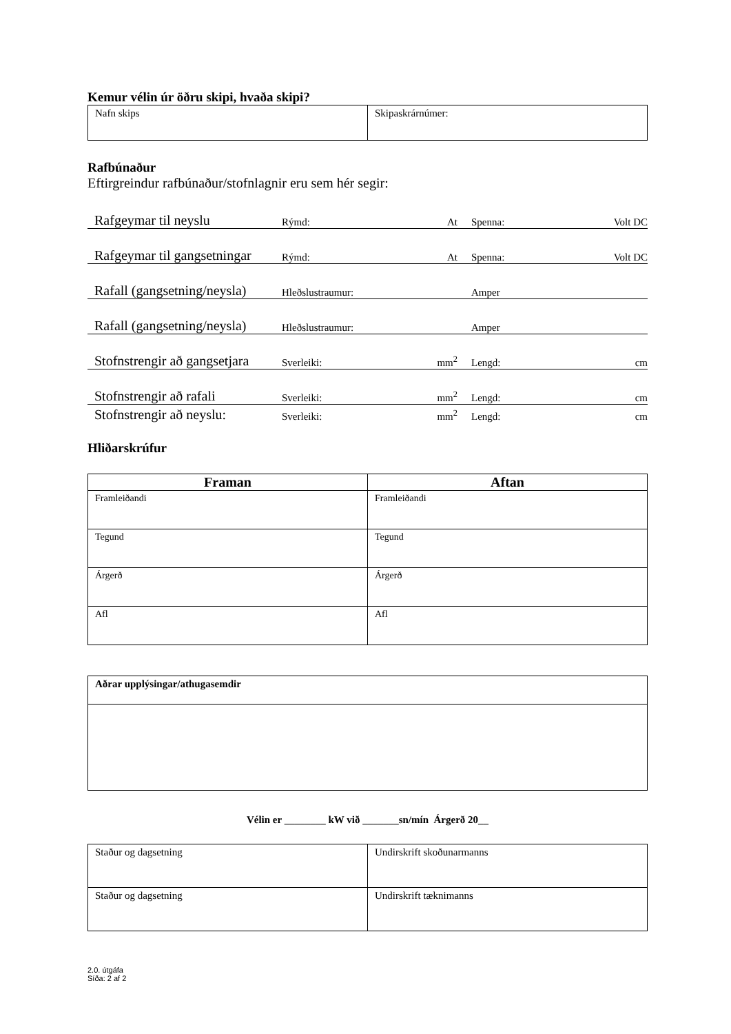Kemur vélin úr öðru skipi, hvaða skipi?
| Nafn skips | Skipaskrárnúmer: |
Rafbúnaður
Eftirgreindur rafbúnaður/stofnlagnir eru sem hér segir:
Rafgeymar til neyslu Rýmd: At Spenna: Volt DC
Rafgeymar til gangsetningar Rýmd: At Spenna: Volt DC
Rafall (gangsetning/neysla) Hleðslustraumur: Amper
Rafall (gangsetning/neysla) Hleðslustraumur: Amper
Stofnstrengir að gangsetjara Sverleiki: mm<sup>2</sup> Lengd: cm
Stofnstrengir að rafali Sverleiki: mm<sup>2</sup> Lengd: cm
Stofnstrengir að neyslu: Sverleiki: mm<sup>2</sup> Lengd: cm
Hliðarskrúfur
| Framan | Aftan |
| --- | --- |
| Framleiðandi | Framleiðandi |
| Tegund | Tegund |
| Árgerð | Árgerð |
| Afl | Afl |
| Aðrar upplýsingar/athugasemdir |
Vélin er ________ kW við _______sn/mín Árgerð 20__
| Staður og dagsetning | Undirskrift skoðunarmanns |
| Staður og dagsetning | Undirskrift tæknimanns |
2.0. útgáfa
Síða: 2 af 2